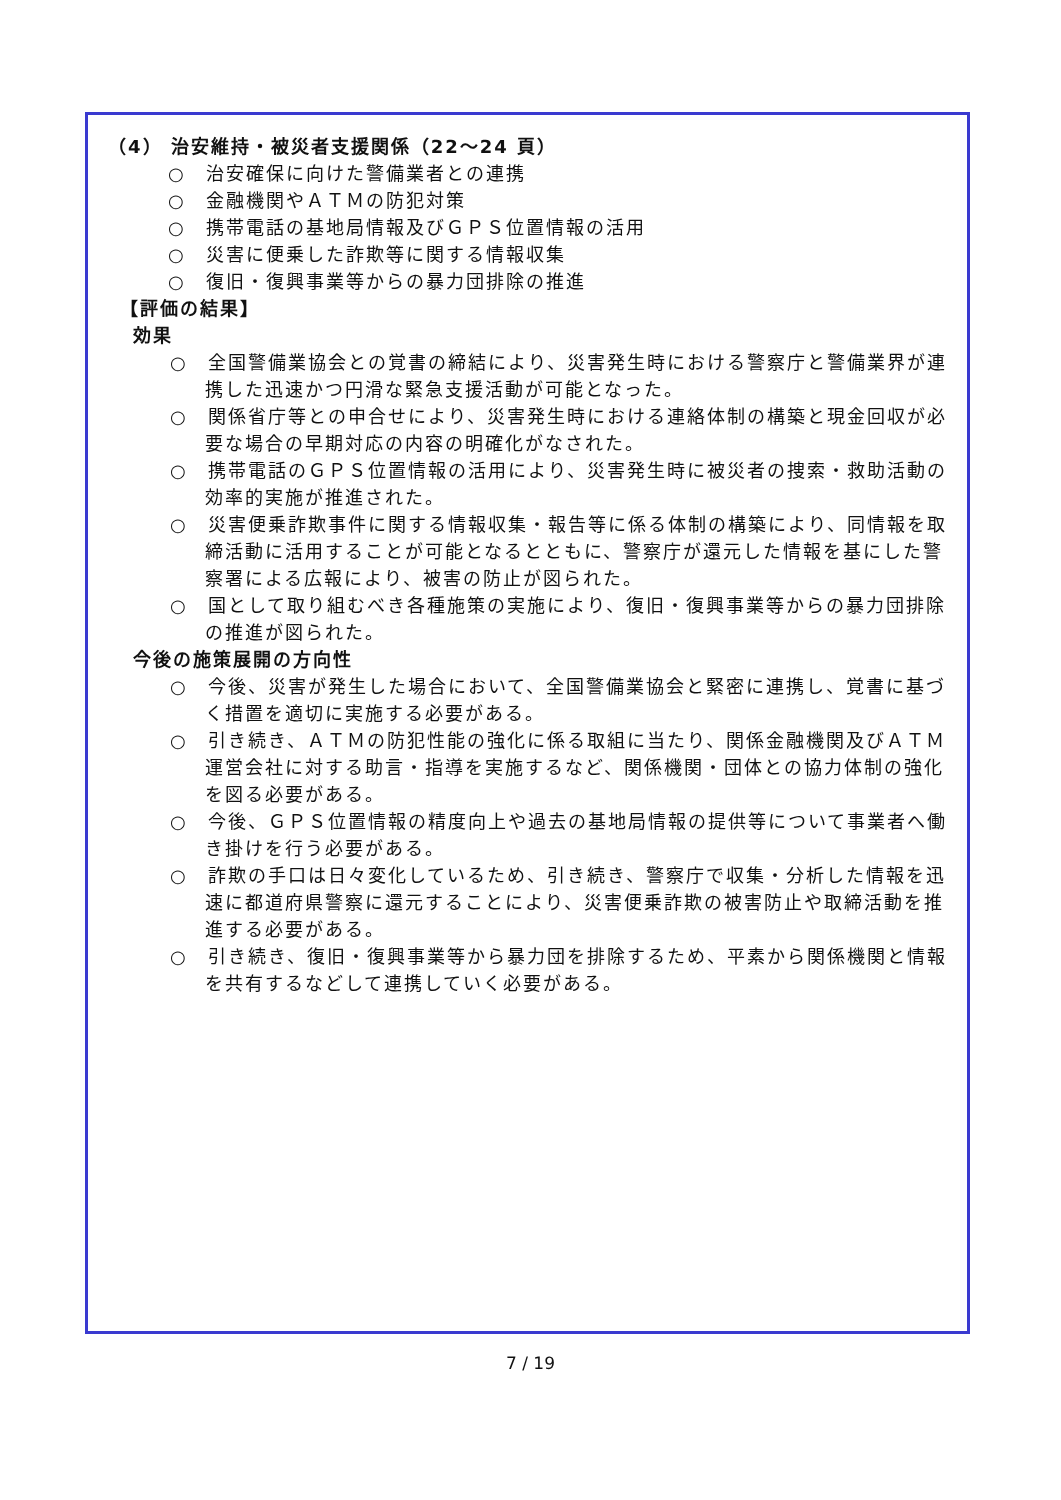（4） 治安維持・被災者支援関係（22～24 頁）
○　治安確保に向けた警備業者との連携
○　金融機関やＡＴＭの防犯対策
○　携帯電話の基地局情報及びＧＰＳ位置情報の活用
○　災害に便乗した詐欺等に関する情報収集
○　復旧・復興事業等からの暴力団排除の推進
【評価の結果】
効果
○　全国警備業協会との覚書の締結により、災害発生時における警察庁と警備業界が連携した迅速かつ円滑な緊急支援活動が可能となった。
○　関係省庁等との申合せにより、災害発生時における連絡体制の構築と現金回収が必要な場合の早期対応の内容の明確化がなされた。
○　携帯電話のＧＰＳ位置情報の活用により、災害発生時に被災者の捜索・救助活動の効率的実施が推進された。
○　災害便乗詐欺事件に関する情報収集・報告等に係る体制の構築により、同情報を取締活動に活用することが可能となるとともに、警察庁が還元した情報を基にした警察署による広報により、被害の防止が図られた。
○　国として取り組むべき各種施策の実施により、復旧・復興事業等からの暴力団排除の推進が図られた。
今後の施策展開の方向性
○　今後、災害が発生した場合において、全国警備業協会と緊密に連携し、覚書に基づく措置を適切に実施する必要がある。
○　引き続き、ＡＴＭの防犯性能の強化に係る取組に当たり、関係金融機関及びＡＴＭ運営会社に対する助言・指導を実施するなど、関係機関・団体との協力体制の強化を図る必要がある。
○　今後、ＧＰＳ位置情報の精度向上や過去の基地局情報の提供等について事業者へ働き掛けを行う必要がある。
○　詐欺の手口は日々変化しているため、引き続き、警察庁で収集・分析した情報を迅速に都道府県警察に還元することにより、災害便乗詐欺の被害防止や取締活動を推進する必要がある。
○　引き続き、復旧・復興事業等から暴力団を排除するため、平素から関係機関と情報を共有するなどして連携していく必要がある。
7 / 19